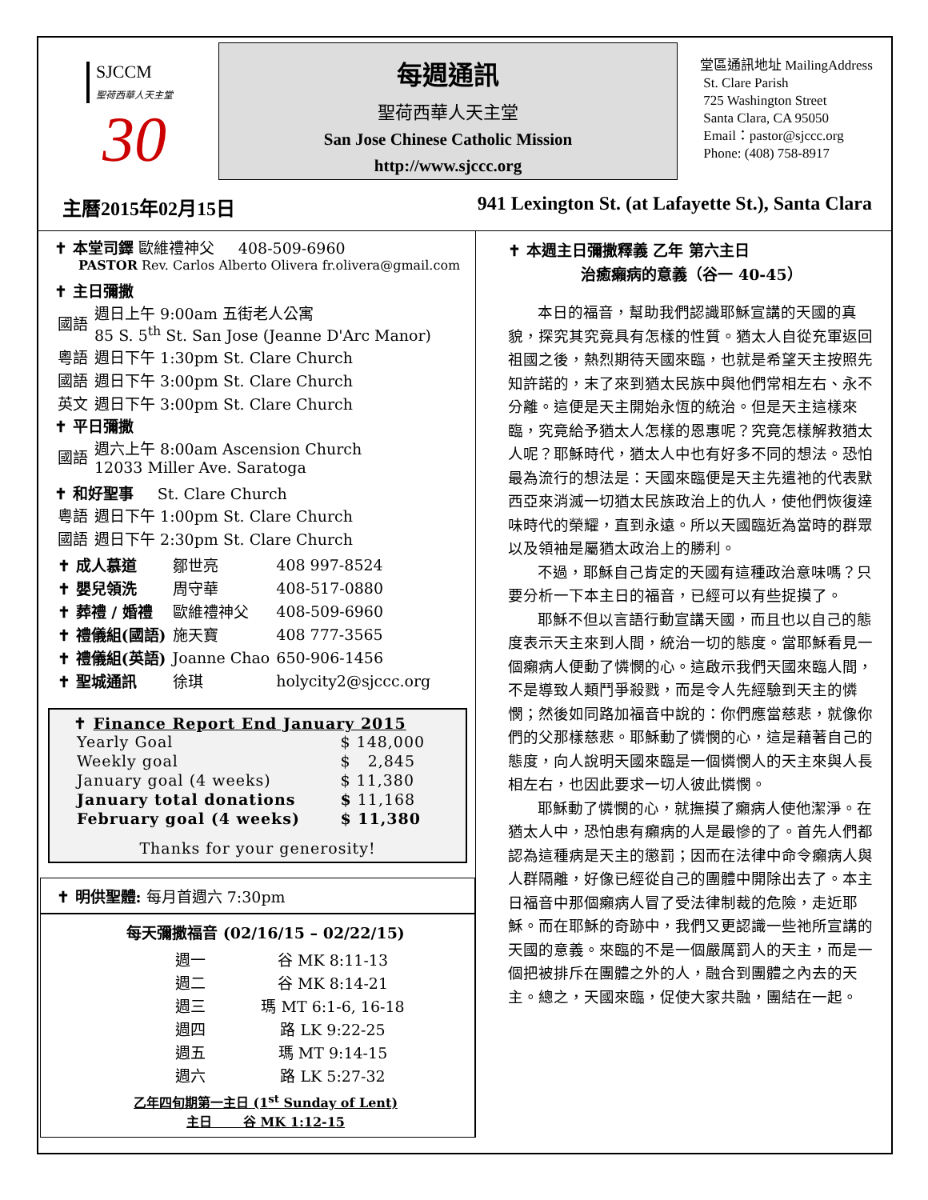SJCCM
聖荷西華人天主堂
30
每週通訊
聖荷西華人天主堂
San Jose Chinese Catholic Mission
http://www.sjccc.org
堂區通訊地址 MailingAddress
St. Clare Parish
725 Washington Street
Santa Clara, CA 95050
Email：pastor@sjccc.org
Phone: (408) 758-8917
主曆2015年02月15日 941 Lexington St. (at Lafayette St.), Santa Clara
✝ 本堂司鐸 歐維禮神父 408-509-6960
PASTOR Rev. Carlos Alberto Olivera fr.olivera@gmail.com
✝ 主日彌撒
| 國語 | 週日上午 9:00am 五街老人公寓 85 S. 5<sup>th</sup> St. San Jose (Jeanne D'Arc Manor) |
| 粵語 | 週日下午 1:30pm St. Clare Church |
| 國語 | 週日下午 3:00pm St. Clare Church |
| 英文 | 週日下午 3:00pm St. Clare Church |
✝ 平日彌撒
| 國語 | 週六上午 8:00am Ascension Church 12033 Miller Ave. Saratoga |
✝ 和好聖事 St. Clare Church
| 粵語 | 週日下午 1:00pm St. Clare Church |
| 國語 | 週日下午 2:30pm St. Clare Church |
| ✝ 成人慕道 | 鄒世亮 | 408 997-8524 |
| ✝ 嬰兒領洗 | 周守華 | 408-517-0880 |
| ✝ 葬禮 / 婚禮 | 歐維禮神父 | 408-509-6960 |
| ✝ 禮儀組(國語) | 施天寶 | 408 777-3565 |
| ✝ 禮儀組(英語) | Joanne Chao | 650-906-1456 |
| ✝ 聖城通訊 | 徐琪 | holycity2@sjccc.org |
✝ Finance Report End January 2015
| Yearly Goal | $ 148,000 |
| Weekly goal | $ 2,845 |
| January goal (4 weeks) | $ 11,380 |
| January total donations | $ 11,168 |
| February goal (4 weeks) | $ 11,380 |
Thanks for your generosity!
✝ 明供聖體: 每月首週六 7:30pm
每天彌撒福音 (02/16/15 – 02/22/15)
| 週一 | 谷 MK 8:11-13 |
| 週二 | 谷 MK 8:14-21 |
| 週三 | 瑪 MT 6:1-6, 16-18 |
| 週四 | 路 LK 9:22-25 |
| 週五 | 瑪 MT 9:14-15 |
| 週六 | 路 LK 5:27-32 |
乙年四旬期第一主日 (1<sup>st</sup> Sunday of Lent)
主日 谷 MK 1:12-15
✝ 本週主日彌撒釋義 乙年 第六主日
治癒癩病的意義（谷一 40-45）
本日的福音，幫助我們認識耶穌宣講的天國的真貌，探究其究竟具有怎樣的性質。猶太人自從充軍返回祖國之後，熱烈期待天國來臨，也就是希望天主按照先知許諾的，末了來到猶太民族中與他們常相左右、永不分離。這便是天主開始永恆的統治。但是天主這樣來臨，究竟給予猶太人怎樣的恩惠呢？究竟怎樣解救猶太人呢？耶穌時代，猶太人中也有好多不同的想法。恐怕最為流行的想法是：天國來臨便是天主先遣祂的代表默西亞來消滅一切猶太民族政治上的仇人，使他們恢復達味時代的榮耀，直到永遠。所以天國臨近為當時的群眾以及領袖是屬猶太政治上的勝利。
不過，耶穌自己肯定的天國有這種政治意味嗎？只要分析一下本主日的福音，已經可以有些捉摸了。
耶穌不但以言語行動宣講天國，而且也以自己的態度表示天主來到人間，統治一切的態度。當耶穌看見一個癩病人便動了憐憫的心。這啟示我們天國來臨人間，不是導致人類鬥爭殺戮，而是令人先經驗到天主的憐憫；然後如同路加福音中說的：你們應當慈悲，就像你們的父那樣慈悲。耶穌動了憐憫的心，這是藉著自己的態度，向人說明天國來臨是一個憐憫人的天主來與人長相左右，也因此要求一切人彼此憐憫。
耶穌動了憐憫的心，就撫摸了癩病人使他潔淨。在猶太人中，恐怕患有癩病的人是最慘的了。首先人們都認為這種病是天主的懲罰；因而在法律中命令癩病人與人群隔離，好像已經從自己的團體中開除出去了。本主日福音中那個癩病人冒了受法律制裁的危險，走近耶穌。而在耶穌的奇跡中，我們又更認識一些祂所宣講的天國的意義。來臨的不是一個嚴厲罰人的天主，而是一個把被排斥在團體之外的人，融合到團體之內去的天主。總之，天國來臨，促使大家共融，團結在一起。